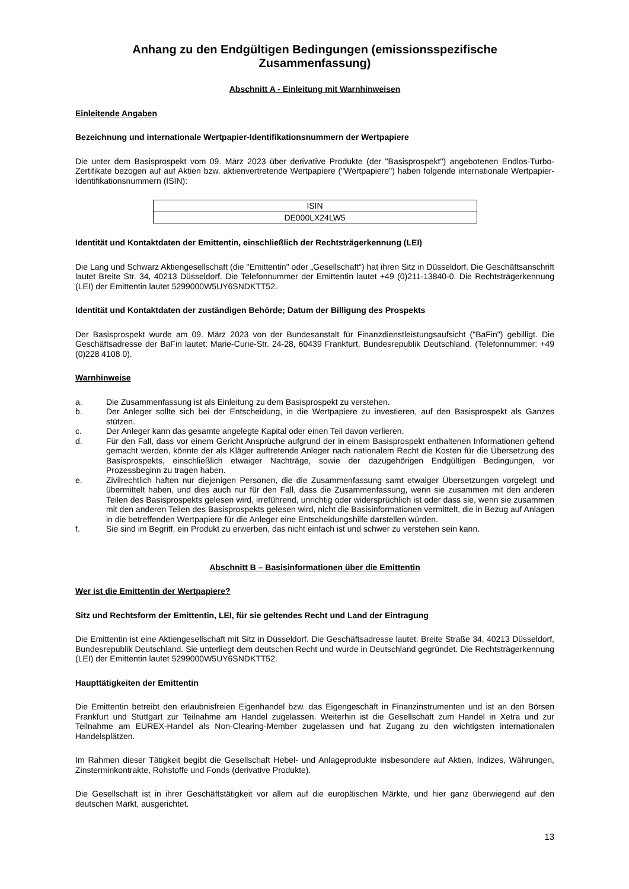Anhang zu den Endgültigen Bedingungen (emissionsspezifische Zusammenfassung)
Abschnitt A - Einleitung mit Warnhinweisen
Einleitende Angaben
Bezeichnung und internationale Wertpapier-Identifikationsnummern der Wertpapiere
Die unter dem Basisprospekt vom 09. März 2023 über derivative Produkte (der "Basisprospekt") angebotenen Endlos-Turbo-Zertifikate bezogen auf auf Aktien bzw. aktienvertretende Wertpapiere ("Wertpapiere") haben folgende internationale Wertpapier-Identifikationsnummern (ISIN):
| ISIN |
| --- |
| DE000LX24LW5 |
Identität und Kontaktdaten der Emittentin, einschließlich der Rechtsträgerkennung (LEI)
Die Lang und Schwarz Aktiengesellschaft (die "Emittentin" oder „Gesellschaft“) hat ihren Sitz in Düsseldorf. Die Geschäftsanschrift lautet Breite Str. 34, 40213 Düsseldorf. Die Telefonnummer der Emittentin lautet +49 (0)211-13840-0. Die Rechtsträgerkennung (LEI) der Emittentin lautet 5299000W5UY6SNDKTT52.
Identität und Kontaktdaten der zuständigen Behörde; Datum der Billigung des Prospekts
Der Basisprospekt wurde am 09. März 2023 von der Bundesanstalt für Finanzdienstleistungsaufsicht ("BaFin") gebilligt. Die Geschäftsadresse der BaFin lautet: Marie-Curie-Str. 24-28, 60439 Frankfurt, Bundesrepublik Deutschland. (Telefonnummer: +49 (0)228 4108 0).
Warnhinweise
a. Die Zusammenfassung ist als Einleitung zu dem Basisprospekt zu verstehen.
b. Der Anleger sollte sich bei der Entscheidung, in die Wertpapiere zu investieren, auf den Basisprospekt als Ganzes stützen.
c. Der Anleger kann das gesamte angelegte Kapital oder einen Teil davon verlieren.
d. Für den Fall, dass vor einem Gericht Ansprüche aufgrund der in einem Basisprospekt enthaltenen Informationen geltend gemacht werden, könnte der als Kläger auftretende Anleger nach nationalem Recht die Kosten für die Übersetzung des Basisprospekts, einschließlich etwaiger Nachträge, sowie der dazugehörigen Endgültigen Bedingungen, vor Prozessbeginn zu tragen haben.
e. Zivilrechtlich haften nur diejenigen Personen, die die Zusammenfassung samt etwaiger Übersetzungen vorgelegt und übermittelt haben, und dies auch nur für den Fall, dass die Zusammenfassung, wenn sie zusammen mit den anderen Teilen des Basisprospekts gelesen wird, irreführend, unrichtig oder widersprüchlich ist oder dass sie, wenn sie zusammen mit den anderen Teilen des Basisprospekts gelesen wird, nicht die Basisinformationen vermittelt, die in Bezug auf Anlagen in die betreffenden Wertpapiere für die Anleger eine Entscheidungshilfe darstellen würden.
f. Sie sind im Begriff, ein Produkt zu erwerben, das nicht einfach ist und schwer zu verstehen sein kann.
Abschnitt B – Basisinformationen über die Emittentin
Wer ist die Emittentin der Wertpapiere?
Sitz und Rechtsform der Emittentin, LEI, für sie geltendes Recht und Land der Eintragung
Die Emittentin ist eine Aktiengesellschaft mit Sitz in Düsseldorf. Die Geschäftsadresse lautet: Breite Straße 34, 40213 Düsseldorf, Bundesrepublik Deutschland. Sie unterliegt dem deutschen Recht und wurde in Deutschland gegründet. Die Rechtsträgerkennung (LEI) der Emittentin lautet 5299000W5UY6SNDKTT52.
Haupttätigkeiten der Emittentin
Die Emittentin betreibt den erlaubnisfreien Eigenhandel bzw. das Eigengeschäft in Finanzinstrumenten und ist an den Börsen Frankfurt und Stuttgart zur Teilnahme am Handel zugelassen. Weiterhin ist die Gesellschaft zum Handel in Xetra und zur Teilnahme am EUREX-Handel als Non-Clearing-Member zugelassen und hat Zugang zu den wichtigsten internationalen Handelsplätzen.
Im Rahmen dieser Tätigkeit begibt die Gesellschaft Hebel- und Anlageprodukte insbesondere auf Aktien, Indizes, Währungen, Zinsterminkontrakte, Rohstoffe und Fonds (derivative Produkte).
Die Gesellschaft ist in ihrer Geschäftstätigkeit vor allem auf die europäischen Märkte, und hier ganz überwiegend auf den deutschen Markt, ausgerichtet.
13